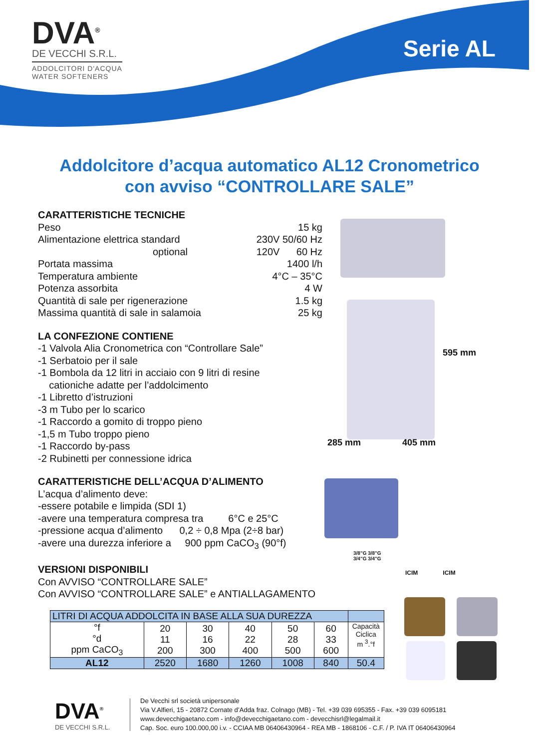DVA<sup>®</sup>
DE VECCHI S.R.L.
ADDOLCITORI D'ACQUA
WATER SOFTENERS
Serie AL
Addolcitore d’acqua automatico AL12 Cronometrico
con avviso “CONTROLLARE SALE”
CARATTERISTICHE TECNICHE
Peso 15 kg
Alimentazione elettrica standard 230V 50/60 Hz
optional 120V 60 Hz
Portata massima 1400 l/h
Temperatura ambiente 4°C – 35°C
Potenza assorbita 4 W
Quantità di sale per rigenerazione 1.5 kg
Massima quantità di sale in salamoia 25 kg
LA CONFEZIONE CONTIENE
-1 Valvola Alia Cronometrica con “Controllare Sale”
-1 Serbatoio per il sale
-1 Bombola da 12 litri in acciaio con 9 litri di resine
cationiche adatte per l’addolcimento
-1 Libretto d’istruzioni
-3 m Tubo per lo scarico
-1 Raccordo a gomito di troppo pieno
-1,5 m Tubo troppo pieno
-1 Raccordo by-pass
-2 Rubinetti per connessione idrica
CARATTERISTICHE DELL’ACQUA D’ALIMENTO
L’acqua d’alimento deve:
-essere potabile e limpida (SDI 1)
-avere una temperatura compresa tra 6°C e 25°C
-pressione acqua d’alimento 0,2 ÷ 0,8 Mpa (2÷8 bar)
-avere una durezza inferiore a 900 ppm CaCO<sub>3</sub> (90°f)
VERSIONI DISPONIBILI
Con AVVISO “CONTROLLARE SALE”
Con AVVISO “CONTROLLARE SALE” e ANTIALLAGAMENTO
595 mm
285 mm 405 mm
3/8"G 3/8"G
3/4"G 3/4"G
ICIM ICIM
| LITRI DI ACQUA ADDOLCITA IN BASE ALLA SUA DUREZZA | | | | | | |
| --- | --- | --- | --- | --- | --- | --- |
| °f °d ppm CaCO<sub>3</sub> | 20 11 200 | 30 16 300 | 40 22 400 | 50 28 500 | 60 33 600 | Capacità Ciclica m <sup>3</sup>.°f |
| AL12 | 2520 | 1680 | 1260 | 1008 | 840 | 50.4 |
DVA<sup>®</sup>
DE VECCHI S.R.L.
De Vecchi srl società unipersonale
Via V.Alfieri, 15 - 20872 Cornate d’Adda fraz. Colnago (MB) - Tel. +39 039 695355 - Fax. +39 039 6095181
www.devecchigaetano.com - info@devecchigaetano.com - devecchisrl@legalmail.it
Cap. Soc. euro 100.000,00 i.v. - CCIAA MB 06406430964 - REA MB - 1868106 - C.F. / P. IVA IT 06406430964